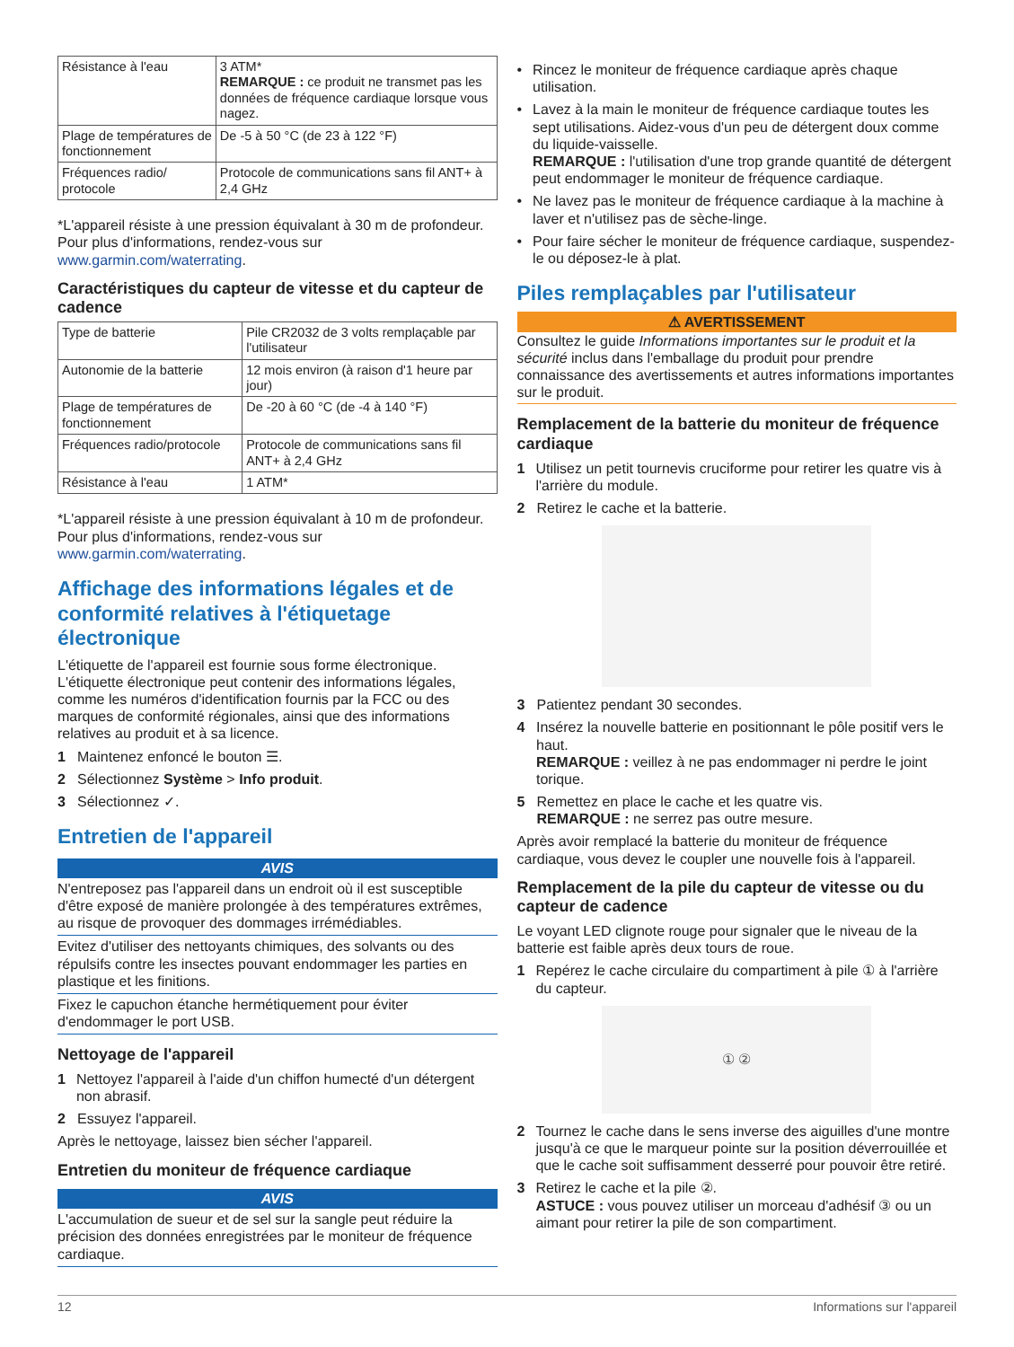| Résistance à l'eau | 3 ATM* REMARQUE : ce produit ne transmet pas les données de fréquence cardiaque lorsque vous nagez. |
| Plage de températures de fonctionnement | De -5 à 50 °C (de 23 à 122 °F) |
| Fréquences radio/ protocole | Protocole de communications sans fil ANT+ à 2,4 GHz |
*L'appareil résiste à une pression équivalant à 30 m de profondeur. Pour plus d'informations, rendez-vous sur www.garmin.com/waterrating.
Caractéristiques du capteur de vitesse et du capteur de cadence
| Type de batterie | Pile CR2032 de 3 volts remplaçable par l'utilisateur |
| Autonomie de la batterie | 12 mois environ (à raison d'1 heure par jour) |
| Plage de températures de fonctionnement | De -20 à 60 °C (de -4 à 140 °F) |
| Fréquences radio/protocole | Protocole de communications sans fil ANT+ à 2,4 GHz |
| Résistance à l'eau | 1 ATM* |
*L'appareil résiste à une pression équivalant à 10 m de profondeur. Pour plus d'informations, rendez-vous sur www.garmin.com/waterrating.
Affichage des informations légales et de conformité relatives à l'étiquetage électronique
L'étiquette de l'appareil est fournie sous forme électronique. L'étiquette électronique peut contenir des informations légales, comme les numéros d'identification fournis par la FCC ou des marques de conformité régionales, ainsi que des informations relatives au produit et à sa licence.
1 Maintenez enfoncé le bouton ☰.
2 Sélectionnez Système > Info produit.
3 Sélectionnez ✓.
Entretien de l'appareil
AVIS
N'entreposez pas l'appareil dans un endroit où il est susceptible d'être exposé de manière prolongée à des températures extrêmes, au risque de provoquer des dommages irrémédiables.
Evitez d'utiliser des nettoyants chimiques, des solvants ou des répulsifs contre les insectes pouvant endommager les parties en plastique et les finitions.
Fixez le capuchon étanche hermétiquement pour éviter d'endommager le port USB.
Nettoyage de l'appareil
1 Nettoyez l'appareil à l'aide d'un chiffon humecté d'un détergent non abrasif.
2 Essuyez l'appareil.
Après le nettoyage, laissez bien sécher l'appareil.
Entretien du moniteur de fréquence cardiaque
AVIS
L'accumulation de sueur et de sel sur la sangle peut réduire la précision des données enregistrées par le moniteur de fréquence cardiaque.
• Rincez le moniteur de fréquence cardiaque après chaque utilisation.
• Lavez à la main le moniteur de fréquence cardiaque toutes les sept utilisations. Aidez-vous d'un peu de détergent doux comme du liquide-vaisselle.
REMARQUE : l'utilisation d'une trop grande quantité de détergent peut endommager le moniteur de fréquence cardiaque.
• Ne lavez pas le moniteur de fréquence cardiaque à la machine à laver et n'utilisez pas de sèche-linge.
• Pour faire sécher le moniteur de fréquence cardiaque, suspendez-le ou déposez-le à plat.
Piles remplaçables par l'utilisateur
⚠ AVERTISSEMENT
Consultez le guide Informations importantes sur le produit et la sécurité inclus dans l'emballage du produit pour prendre connaissance des avertissements et autres informations importantes sur le produit.
Remplacement de la batterie du moniteur de fréquence cardiaque
1 Utilisez un petit tournevis cruciforme pour retirer les quatre vis à l'arrière du module.
2 Retirez le cache et la batterie.
3 Patientez pendant 30 secondes.
4 Insérez la nouvelle batterie en positionnant le pôle positif vers le haut.
REMARQUE : veillez à ne pas endommager ni perdre le joint torique.
5 Remettez en place le cache et les quatre vis.
REMARQUE : ne serrez pas outre mesure.
Après avoir remplacé la batterie du moniteur de fréquence cardiaque, vous devez le coupler une nouvelle fois à l'appareil.
Remplacement de la pile du capteur de vitesse ou du capteur de cadence
Le voyant LED clignote rouge pour signaler que le niveau de la batterie est faible après deux tours de roue.
1 Repérez le cache circulaire du compartiment à pile ① à l'arrière du capteur.
① ②
2 Tournez le cache dans le sens inverse des aiguilles d'une montre jusqu'à ce que le marqueur pointe sur la position déverrouillée et que le cache soit suffisamment desserré pour pouvoir être retiré.
3 Retirez le cache et la pile ②.
ASTUCE : vous pouvez utiliser un morceau d'adhésif ③ ou un aimant pour retirer la pile de son compartiment.
12 Informations sur l'appareil